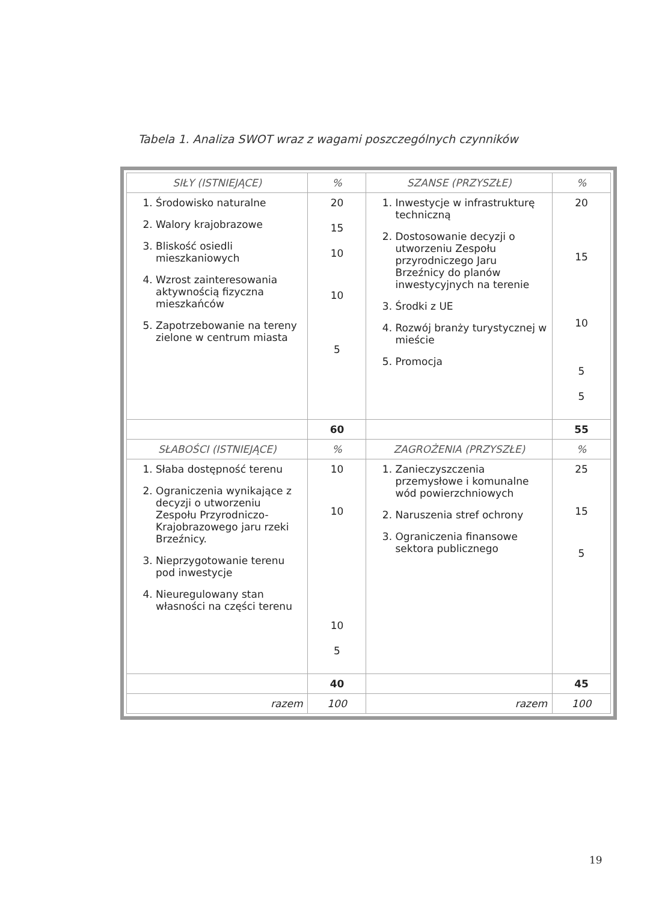Tabela 1. Analiza SWOT wraz z wagami poszczególnych czynników
| SIŁY (ISTNIEJĄCE) | % | SZANSE (PRZYSZŁE) | % |
| --- | --- | --- | --- |
| 1. Środowisko naturalne 2. Walory krajobrazowe 3. Bliskość osiedli mieszkaniowych 4. Wzrost zainteresowania aktywnością fizyczna mieszkańców 5. Zapotrzebowanie na tereny zielone w centrum miasta | 20 15 10 10 5 | 1. Inwestycje w infrastrukturę techniczną 2. Dostosowanie decyzji o utworzeniu Zespołu przyrodniczego Jaru Brzeźnicy do planów inwestycyjnych na terenie 3. Środki z UE 4. Rozwój branży turystycznej w mieście 5. Promocja | 20 15 10 5 5 |
| | 60 | | 55 |
| SŁABOŚCI (ISTNIEJĄCE) | % | ZAGROŻENIA (PRZYSZŁE) | % |
| 1. Słaba dostępność terenu 2. Ograniczenia wynikające z decyzji o utworzeniu Zespołu Przyrodniczo-Krajobrazowego jaru rzeki Brzeźnicy. 3. Nieprzygotowanie terenu pod inwestycje 4. Nieuregulowany stan własności na części terenu | 10 10 10 5 | 1. Zanieczyszczenia przemysłowe i komunalne wód powierzchniowych 2. Naruszenia stref ochrony 3. Ograniczenia finansowe sektora publicznego | 25 15 5 |
| | 40 | | 45 |
| razem | 100 | razem | 100 |
19